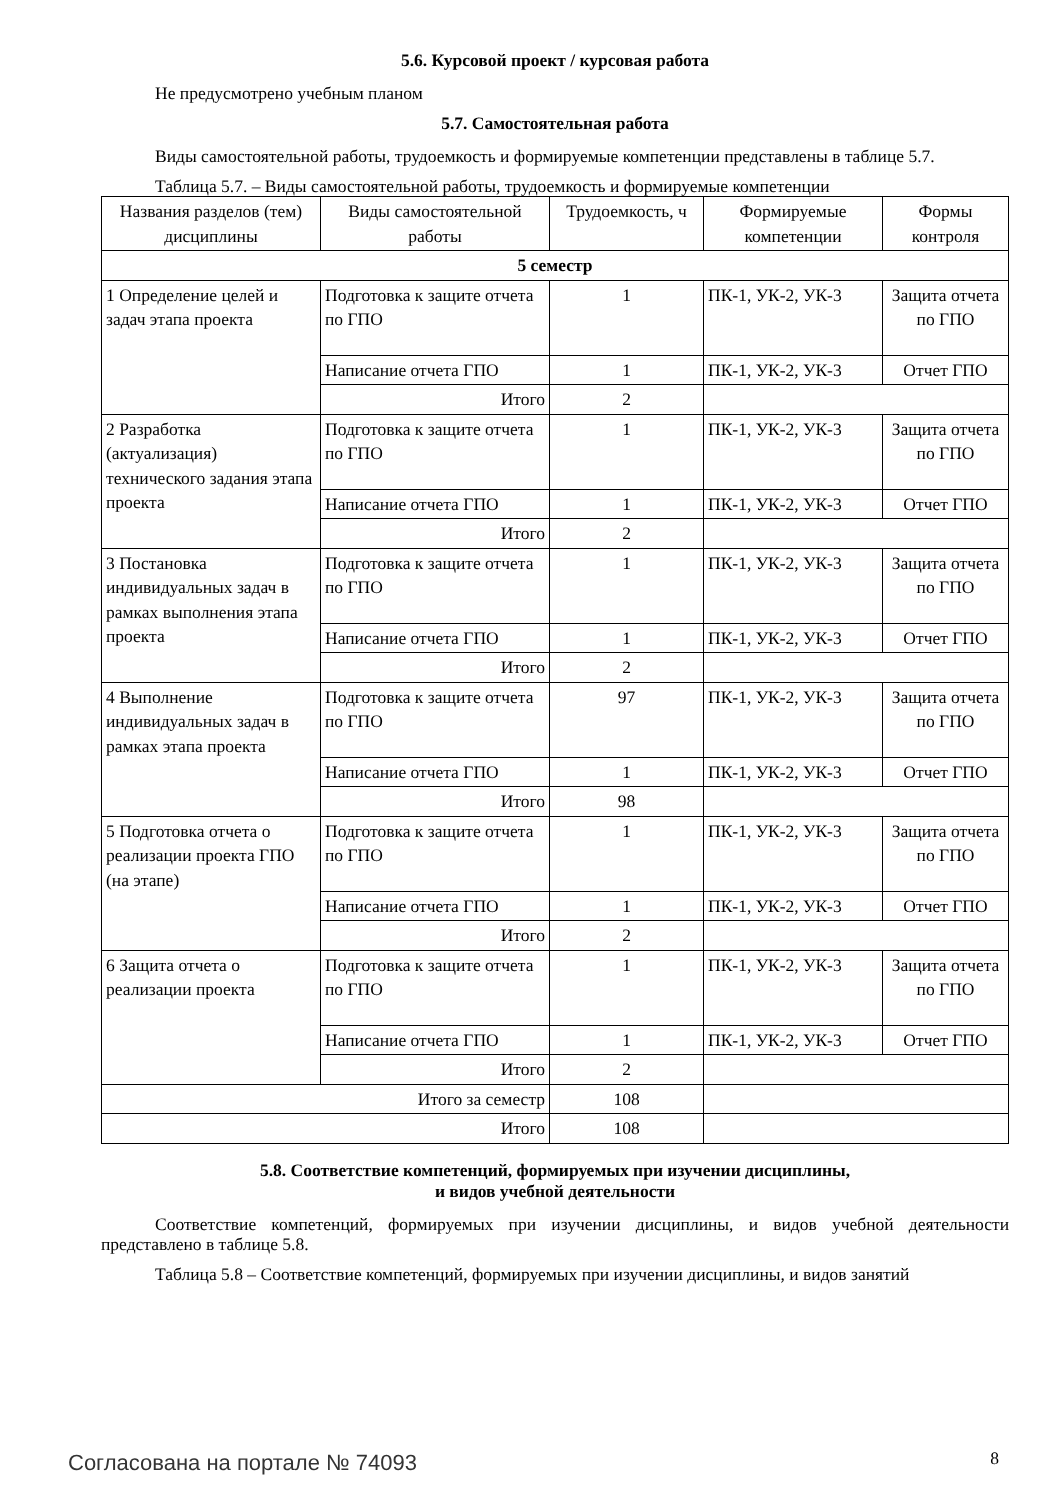5.6. Курсовой проект / курсовая работа
Не предусмотрено учебным планом
5.7. Самостоятельная работа
Виды самостоятельной работы, трудоемкость и формируемые компетенции представлены в таблице 5.7.
Таблица 5.7. – Виды самостоятельной работы, трудоемкость и формируемые компетенции
| Названия разделов (тем) дисциплины | Виды самостоятельной работы | Трудоемкость, ч | Формируемые компетенции | Формы контроля |
| --- | --- | --- | --- | --- |
| 5 семестр | | | | |
| 1 Определение целей и задач этапа проекта | Подготовка к защите отчета по ГПО | 1 | ПК-1, УК-2, УК-3 | Защита отчета по ГПО |
| | Написание отчета ГПО | 1 | ПК-1, УК-2, УК-3 | Отчет ГПО |
| | Итого | 2 | | |
| 2 Разработка (актуализация) технического задания этапа проекта | Подготовка к защите отчета по ГПО | 1 | ПК-1, УК-2, УК-3 | Защита отчета по ГПО |
| | Написание отчета ГПО | 1 | ПК-1, УК-2, УК-3 | Отчет ГПО |
| | Итого | 2 | | |
| 3 Постановка индивидуальных задач в рамках выполнения этапа проекта | Подготовка к защите отчета по ГПО | 1 | ПК-1, УК-2, УК-3 | Защита отчета по ГПО |
| | Написание отчета ГПО | 1 | ПК-1, УК-2, УК-3 | Отчет ГПО |
| | Итого | 2 | | |
| 4 Выполнение индивидуальных задач в рамках этапа проекта | Подготовка к защите отчета по ГПО | 97 | ПК-1, УК-2, УК-3 | Защита отчета по ГПО |
| | Написание отчета ГПО | 1 | ПК-1, УК-2, УК-3 | Отчет ГПО |
| | Итого | 98 | | |
| 5 Подготовка отчета о реализации проекта ГПО (на этапе) | Подготовка к защите отчета по ГПО | 1 | ПК-1, УК-2, УК-3 | Защита отчета по ГПО |
| | Написание отчета ГПО | 1 | ПК-1, УК-2, УК-3 | Отчет ГПО |
| | Итого | 2 | | |
| 6 Защита отчета о реализации проекта | Подготовка к защите отчета по ГПО | 1 | ПК-1, УК-2, УК-3 | Защита отчета по ГПО |
| | Написание отчета ГПО | 1 | ПК-1, УК-2, УК-3 | Отчет ГПО |
| | Итого | 2 | | |
| Итого за семестр | | 108 | | |
| Итого | | 108 | | |
5.8. Соответствие компетенций, формируемых при изучении дисциплины,
и видов учебной деятельности
Соответствие компетенций, формируемых при изучении дисциплины, и видов учебной деятельности представлено в таблице 5.8.
Таблица 5.8 – Соответствие компетенций, формируемых при изучении дисциплины, и видов занятий
Согласована на портале № 74093 8